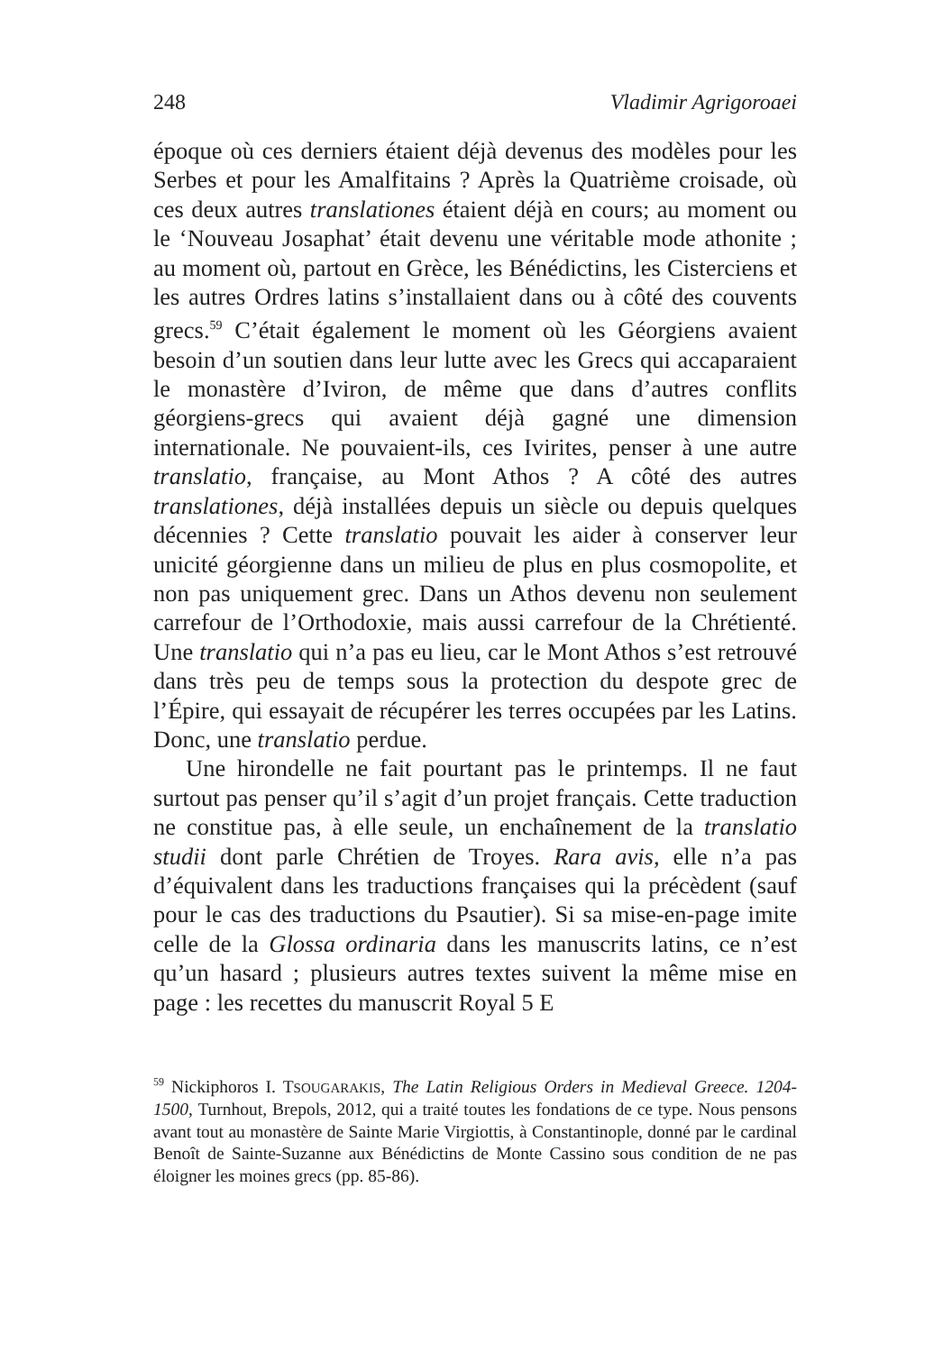248 Vladimir Agrigoroaei
époque où ces derniers étaient déjà devenus des modèles pour les Serbes et pour les Amalfitains ? Après la Quatrième croisade, où ces deux autres translationes étaient déjà en cours; au moment ou le ‘Nouveau Josaphat’ était devenu une véritable mode athonite ; au moment où, partout en Grèce, les Bénédictins, les Cisterciens et les autres Ordres latins s’installaient dans ou à côté des couvents grecs.<sup>59</sup> C’était également le moment où les Géorgiens avaient besoin d’un soutien dans leur lutte avec les Grecs qui accaparaient le monastère d’Iviron, de même que dans d’autres conflits géorgiens-grecs qui avaient déjà gagné une dimension internationale. Ne pouvaient-ils, ces Ivirites, penser à une autre translatio, française, au Mont Athos ? A côté des autres translationes, déjà installées depuis un siècle ou depuis quelques décennies ? Cette translatio pouvait les aider à conserver leur unicité géorgienne dans un milieu de plus en plus cosmopolite, et non pas uniquement grec. Dans un Athos devenu non seulement carrefour de l’Orthodoxie, mais aussi carrefour de la Chrétienté. Une translatio qui n’a pas eu lieu, car le Mont Athos s’est retrouvé dans très peu de temps sous la protection du despote grec de l’Épire, qui essayait de récupérer les terres occupées par les Latins. Donc, une translatio perdue.
Une hirondelle ne fait pourtant pas le printemps. Il ne faut surtout pas penser qu’il s’agit d’un projet français. Cette traduction ne constitue pas, à elle seule, un enchaînement de la translatio studii dont parle Chrétien de Troyes. Rara avis, elle n’a pas d’équivalent dans les traductions françaises qui la précèdent (sauf pour le cas des traductions du Psautier). Si sa mise-en-page imite celle de la Glossa ordinaria dans les manuscrits latins, ce n’est qu’un hasard ; plusieurs autres textes suivent la même mise en page : les recettes du manuscrit Royal 5 E
<sup>59</sup> Nickiphoros I. TSOUGARAKIS, The Latin Religious Orders in Medieval Greece. 1204-1500, Turnhout, Brepols, 2012, qui a traité toutes les fondations de ce type. Nous pensons avant tout au monastère de Sainte Marie Virgiottis, à Constantinople, donné par le cardinal Benoît de Sainte-Suzanne aux Bénédictins de Monte Cassino sous condition de ne pas éloigner les moines grecs (pp. 85-86).